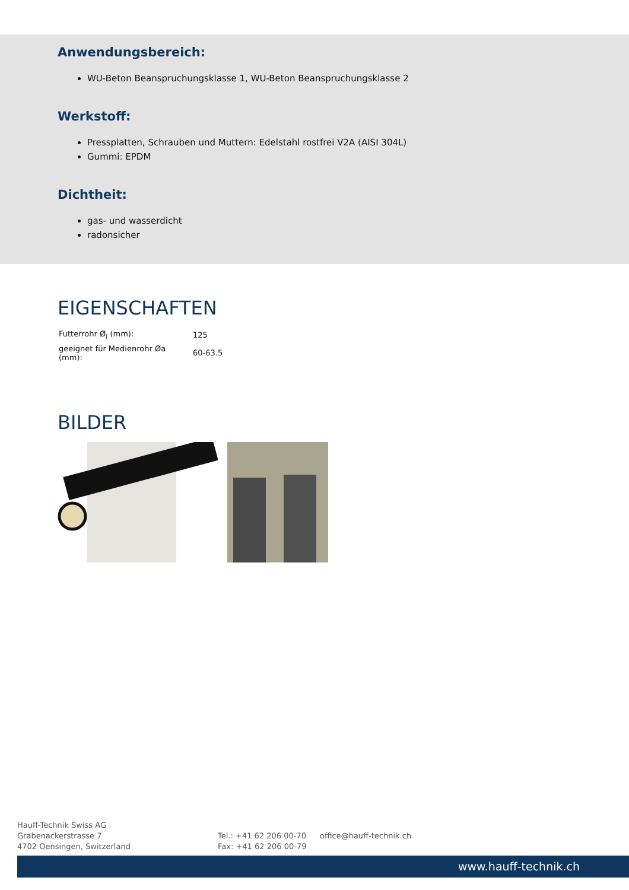Anwendungsbereich:
WU-Beton Beanspruchungsklasse 1, WU-Beton Beanspruchungsklasse 2
Werkstoff:
Pressplatten, Schrauben und Muttern: Edelstahl rostfrei V2A (AISI 304L)
Gummi: EPDM
Dichtheit:
gas- und wasserdicht
radonsicher
EIGENSCHAFTEN
| Futterrohr Ø<sub>i</sub> (mm): | 125 |
| geeignet für Medienrohr Øa (mm): | 60-63.5 |
BILDER
Hauff-Technik Swiss AG
Grabenackerstrasse 7
4702 Oensingen, Switzerland
Tel.: +41 62 206 00-70
Fax: +41 62 206 00-79
office@hauff-technik.ch
www.hauff-technik.ch